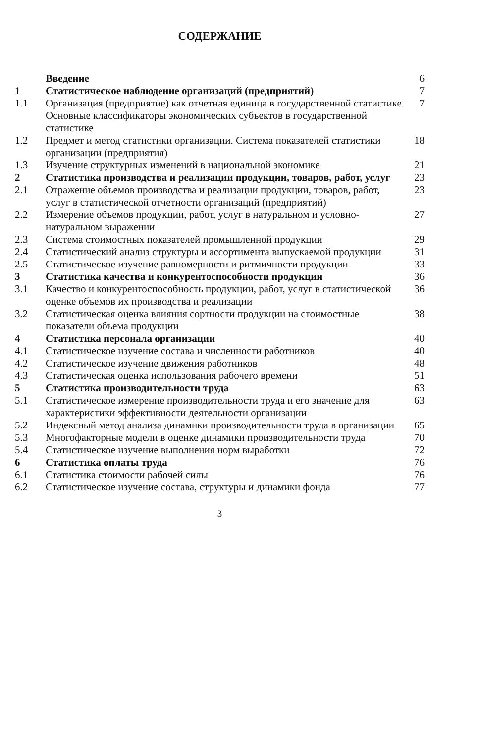СОДЕРЖАНИЕ
| | Введение | 6 |
| 1 | Статистическое наблюдение организаций (предприятий) | 7 |
| 1.1 | Организация (предприятие) как отчетная единица в государственной статистике. Основные классификаторы экономических субъектов в государственной статистике | 7 |
| 1.2 | Предмет и метод статистики организации. Система показателей статистики организации (предприятия) | 18 |
| 1.3 | Изучение структурных изменений в национальной экономике | 21 |
| 2 | Статистика производства и реализации продукции, товаров, работ, услуг | 23 |
| 2.1 | Отражение объемов производства и реализации продукции, товаров, работ, услуг в статистической отчетности организаций (предприятий) | 23 |
| 2.2 | Измерение объемов продукции, работ, услуг в натуральном и условно-натуральном выражении | 27 |
| 2.3 | Система стоимостных показателей промышленной продукции | 29 |
| 2.4 | Статистический анализ структуры и ассортимента выпускаемой продукции | 31 |
| 2.5 | Статистическое изучение равномерности и ритмичности продукции | 33 |
| 3 | Статистика качества и конкурентоспособности продукции | 36 |
| 3.1 | Качество и конкурентоспособность продукции, работ, услуг в статистической оценке объемов их производства и реализации | 36 |
| 3.2 | Статистическая оценка влияния сортности продукции на стоимостные показатели объема продукции | 38 |
| 4 | Статистика персонала организации | 40 |
| 4.1 | Статистическое изучение состава и численности работников | 40 |
| 4.2 | Статистическое изучение движения работников | 48 |
| 4.3 | Статистическая оценка использования рабочего времени | 51 |
| 5 | Статистика производительности труда | 63 |
| 5.1 | Статистическое измерение производительности труда и его значение для характеристики эффективности деятельности организации | 63 |
| 5.2 | Индексный метод анализа динамики производительности труда в организации | 65 |
| 5.3 | Многофакторные модели в оценке динамики производительности труда | 70 |
| 5.4 | Статистическое изучение выполнения норм выработки | 72 |
| 6 | Статистика оплаты труда | 76 |
| 6.1 | Статистика стоимости рабочей силы | 76 |
| 6.2 | Статистическое изучение состава, структуры и динамики фонда | 77 |
3